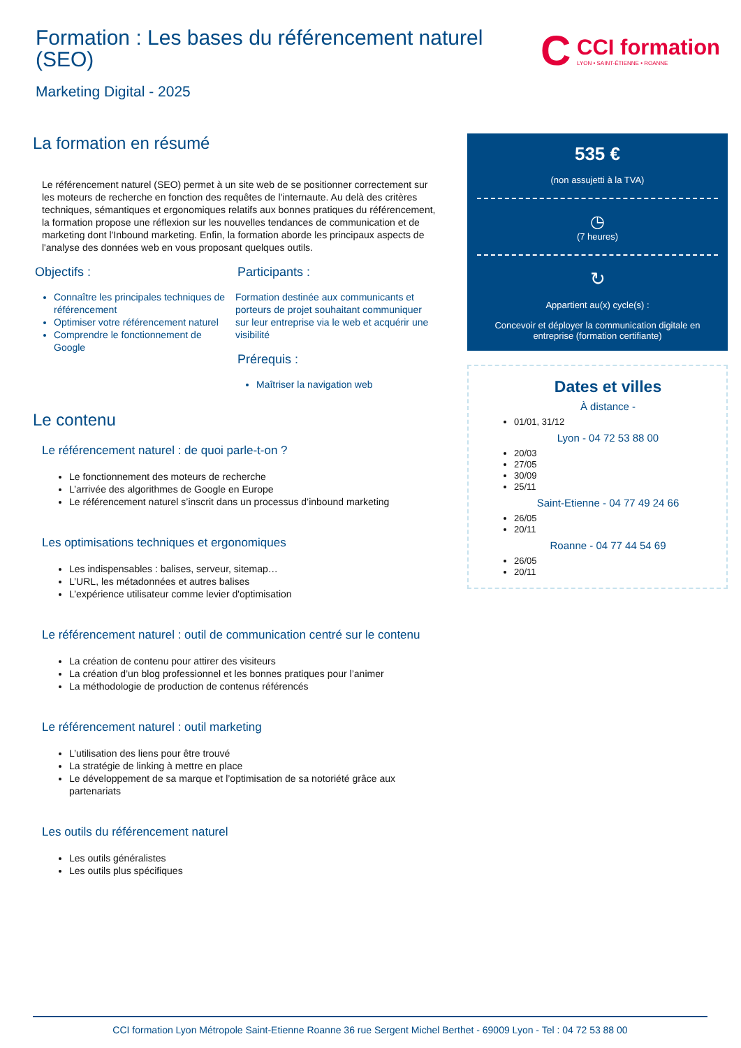Formation : Les bases du référencement naturel (SEO)
C
CCI formation
LYON • SAINT-ÉTIENNE • ROANNE
Marketing Digital - 2025
La formation en résumé
Le référencement naturel (SEO) permet à un site web de se positionner correctement sur les moteurs de recherche en fonction des requêtes de l'internaute. Au delà des critères techniques, sémantiques et ergonomiques relatifs aux bonnes pratiques du référencement, la formation propose une réflexion sur les nouvelles tendances de communication et de marketing dont l'Inbound marketing. Enfin, la formation aborde les principaux aspects de l'analyse des données web en vous proposant quelques outils.
Objectifs :
Connaître les principales techniques de référencement
Optimiser votre référencement naturel
Comprendre le fonctionnement de Google
Participants :
Formation destinée aux communicants et porteurs de projet souhaitant communiquer sur leur entreprise via le web et acquérir une visibilité
Prérequis :
Maîtriser la navigation web
Le contenu
Le référencement naturel : de quoi parle-t-on ?
Le fonctionnement des moteurs de recherche
L’arrivée des algorithmes de Google en Europe
Le référencement naturel s’inscrit dans un processus d’inbound marketing
Les optimisations techniques et ergonomiques
Les indispensables : balises, serveur, sitemap…
L’URL, les métadonnées et autres balises
L’expérience utilisateur comme levier d'optimisation
Le référencement naturel : outil de communication centré sur le contenu
La création de contenu pour attirer des visiteurs
La création d’un blog professionnel et les bonnes pratiques pour l’animer
La méthodologie de production de contenus référencés
Le référencement naturel : outil marketing
L’utilisation des liens pour être trouvé
La stratégie de linking à mettre en place
Le développement de sa marque et l’optimisation de sa notoriété grâce aux partenariats
Les outils du référencement naturel
Les outils généralistes
Les outils plus spécifiques
535 €
(non assujetti à la TVA)
◷
(7 heures)
↻
Appartient au(x) cycle(s) :
Concevoir et déployer la communication digitale en entreprise (formation certifiante)
Dates et villes
À distance -
01/01, 31/12
Lyon - 04 72 53 88 00
20/03
27/05
30/09
25/11
Saint-Etienne - 04 77 49 24 66
26/05
20/11
Roanne - 04 77 44 54 69
26/05
20/11
CCI formation Lyon Métropole Saint-Etienne Roanne 36 rue Sergent Michel Berthet - 69009 Lyon - Tel : 04 72 53 88 00